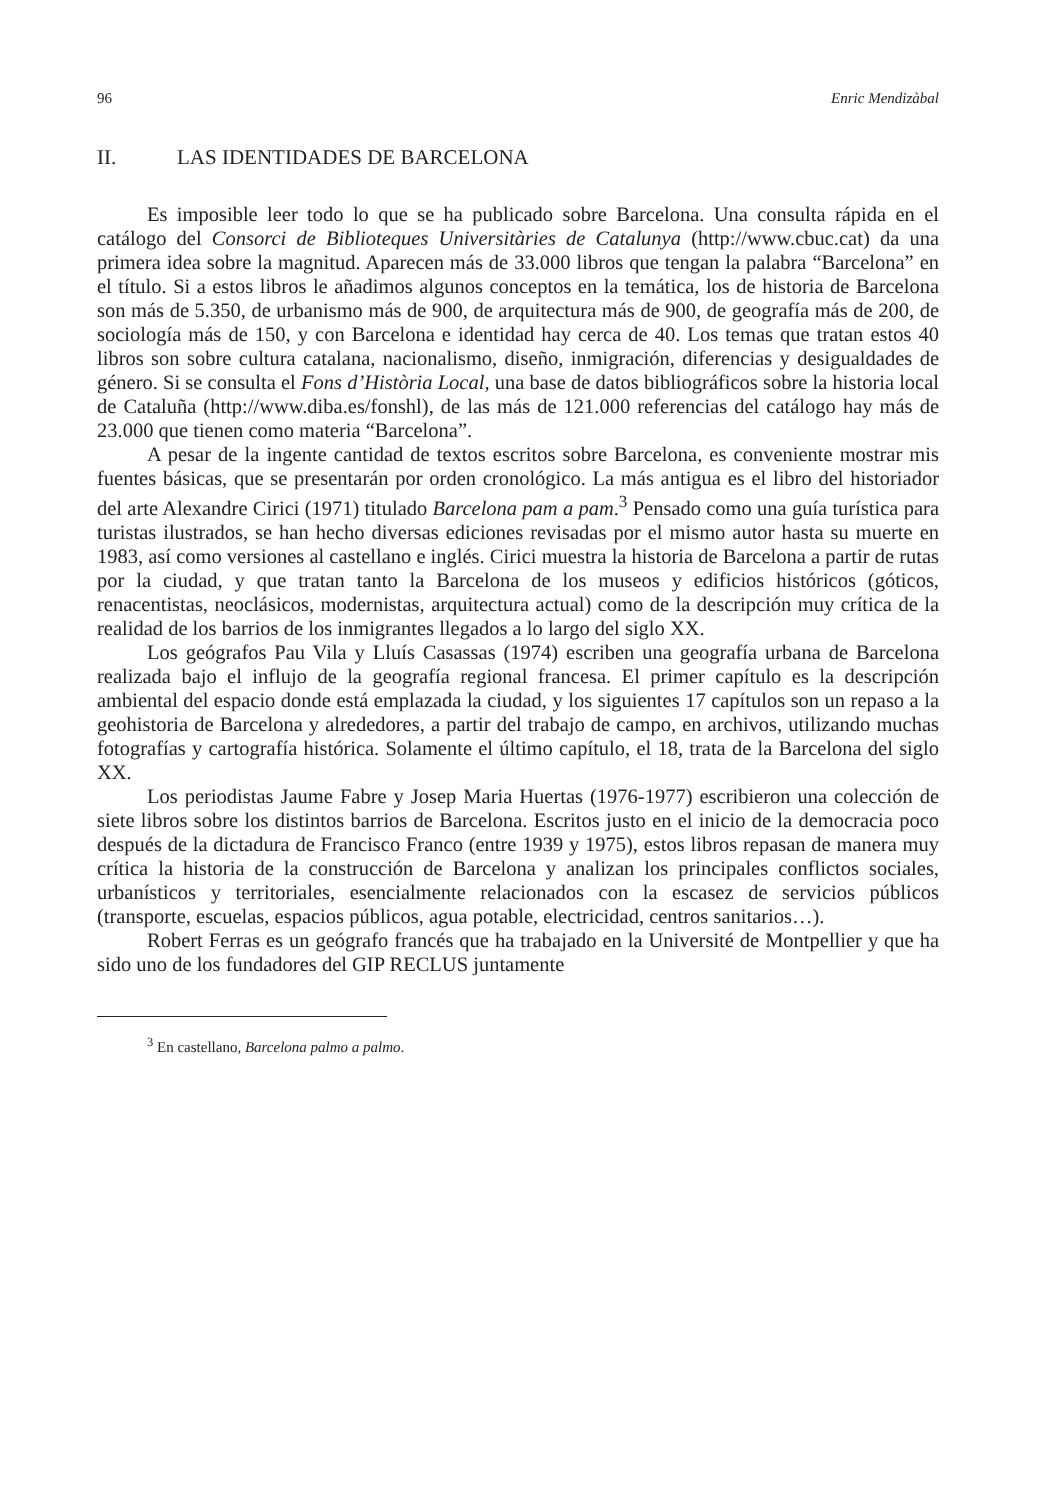96 Enric Mendizàbal
II. LAS IDENTIDADES DE BARCELONA
Es imposible leer todo lo que se ha publicado sobre Barcelona. Una consulta rápida en el catálogo del Consorci de Biblioteques Universitàries de Catalunya (http://www.cbuc.cat) da una primera idea sobre la magnitud. Aparecen más de 33.000 libros que tengan la palabra “Barcelona” en el título. Si a estos libros le añadimos algunos conceptos en la temática, los de historia de Barcelona son más de 5.350, de urbanismo más de 900, de arquitectura más de 900, de geografía más de 200, de sociología más de 150, y con Barcelona e identidad hay cerca de 40. Los temas que tratan estos 40 libros son sobre cultura catalana, nacionalismo, diseño, inmigración, diferencias y desigualdades de género. Si se consulta el Fons d’Història Local, una base de datos bibliográficos sobre la historia local de Cataluña (http://www.diba.es/fonshl), de las más de 121.000 referencias del catálogo hay más de 23.000 que tienen como materia “Barcelona”.
A pesar de la ingente cantidad de textos escritos sobre Barcelona, es conveniente mostrar mis fuentes básicas, que se presentarán por orden cronológico. La más antigua es el libro del historiador del arte Alexandre Cirici (1971) titulado Barcelona pam a pam.<sup>3</sup> Pensado como una guía turística para turistas ilustrados, se han hecho diversas ediciones revisadas por el mismo autor hasta su muerte en 1983, así como versiones al castellano e inglés. Cirici muestra la historia de Barcelona a partir de rutas por la ciudad, y que tratan tanto la Barcelona de los museos y edificios históricos (góticos, renacentistas, neoclásicos, modernistas, arquitectura actual) como de la descripción muy crítica de la realidad de los barrios de los inmigrantes llegados a lo largo del siglo XX.
Los geógrafos Pau Vila y Lluís Casassas (1974) escriben una geografía urbana de Barcelona realizada bajo el influjo de la geografía regional francesa. El primer capítulo es la descripción ambiental del espacio donde está emplazada la ciudad, y los siguientes 17 capítulos son un repaso a la geohistoria de Barcelona y alrededores, a partir del trabajo de campo, en archivos, utilizando muchas fotografías y cartografía histórica. Solamente el último capítulo, el 18, trata de la Barcelona del siglo XX.
Los periodistas Jaume Fabre y Josep Maria Huertas (1976-1977) escribieron una colección de siete libros sobre los distintos barrios de Barcelona. Escritos justo en el inicio de la democracia poco después de la dictadura de Francisco Franco (entre 1939 y 1975), estos libros repasan de manera muy crítica la historia de la construcción de Barcelona y analizan los principales conflictos sociales, urbanísticos y territoriales, esencialmente relacionados con la escasez de servicios públicos (transporte, escuelas, espacios públicos, agua potable, electricidad, centros sanitarios…).
Robert Ferras es un geógrafo francés que ha trabajado en la Université de Montpellier y que ha sido uno de los fundadores del GIP RECLUS juntamente
<sup>3</sup> En castellano, Barcelona palmo a palmo.